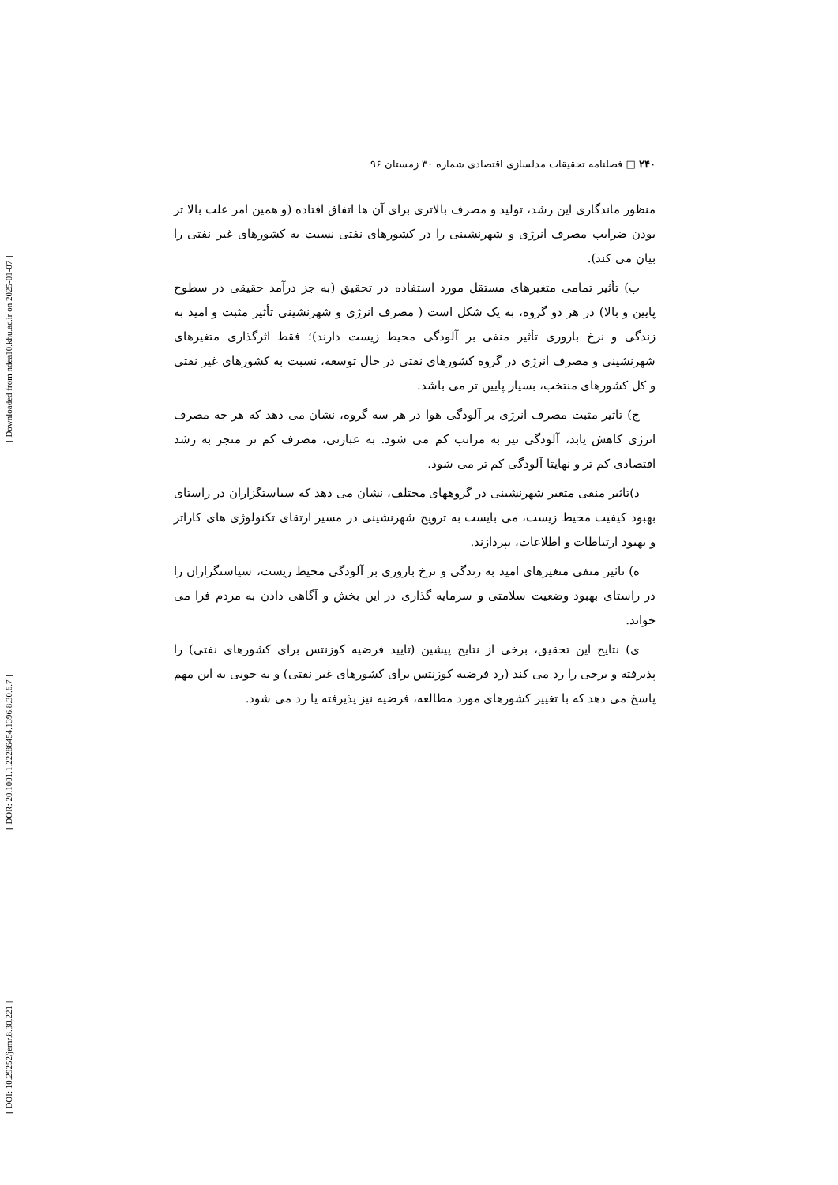۲۴۰ □ فصلنامه تحقیقات مدلسازی اقتصادی شماره ۳۰ زمستان ۹۶
منظور ماندگاری این رشد، تولید و مصرف بالاتری برای آن ها اتفاق افتاده (و همین امر علت بالا تر بودن ضرایب مصرف انرژی و شهرنشینی را در کشورهای نفتی نسبت به کشورهای غیر نفتی را بیان می کند).
ب) تأثیر تمامی متغیرهای مستقل مورد استفاده در تحقیق (به جز درآمد حقیقی در سطوح پایین و بالا) در هر دو گروه، به یک شکل است ( مصرف انرژی و شهرنشینی تأثیر مثبت و امید به زندگی و نرخ باروری تأثیر منفی بر آلودگی محیط زیست دارند)؛ فقط اثرگذاری متغیرهای شهرنشینی و مصرف انرژی در گروه کشورهای نفتی در حال توسعه، نسبت به کشورهای غیر نفتی و کل کشورهای منتخب، بسیار پایین تر می باشد.
ج) تاثیر مثبت مصرف انرژی بر آلودگی هوا در هر سه گروه، نشان می دهد که هر چه مصرف انرژی کاهش یابد، آلودگی نیز به مراتب کم می شود. به عبارتی، مصرف کم تر منجر به رشد اقتصادی کم تر و نهایتا آلودگی کم تر می شود.
د)تاثیر منفی متغیر شهرنشینی در گروههای مختلف، نشان می دهد که سیاستگزاران در راستای بهبود کیفیت محیط زیست، می بایست به ترویج شهرنشینی در مسیر ارتقای تکنولوژی های کاراتر و بهبود ارتباطات و اطلاعات، بپردازند.
ه) تاثیر منفی متغیرهای امید به زندگی و نرخ باروری بر آلودگی محیط زیست، سیاستگزاران را در راستای بهبود وضعیت سلامتی و سرمایه گذاری در این بخش و آگاهی دادن به مردم فرا می خواند.
ی) نتایج این تحقیق، برخی از نتایج پیشین (تایید فرضیه کوزنتس برای کشورهای نفتی) را پذیرفته و برخی را رد می کند (رد فرضیه کوزنتس برای کشورهای غیر نفتی) و به خوبی به این مهم پاسخ می دهد که با تغییر کشورهای مورد مطالعه، فرضیه نیز پذیرفته یا رد می شود.
[ Downloaded from ndea10.khu.ac.ir on 2025-01-07 ]
[ DOR: 20.1001.1.22286454.1396.8.30.6.7 ]
[ DOI: 10.29252/jemr.8.30.221 ]